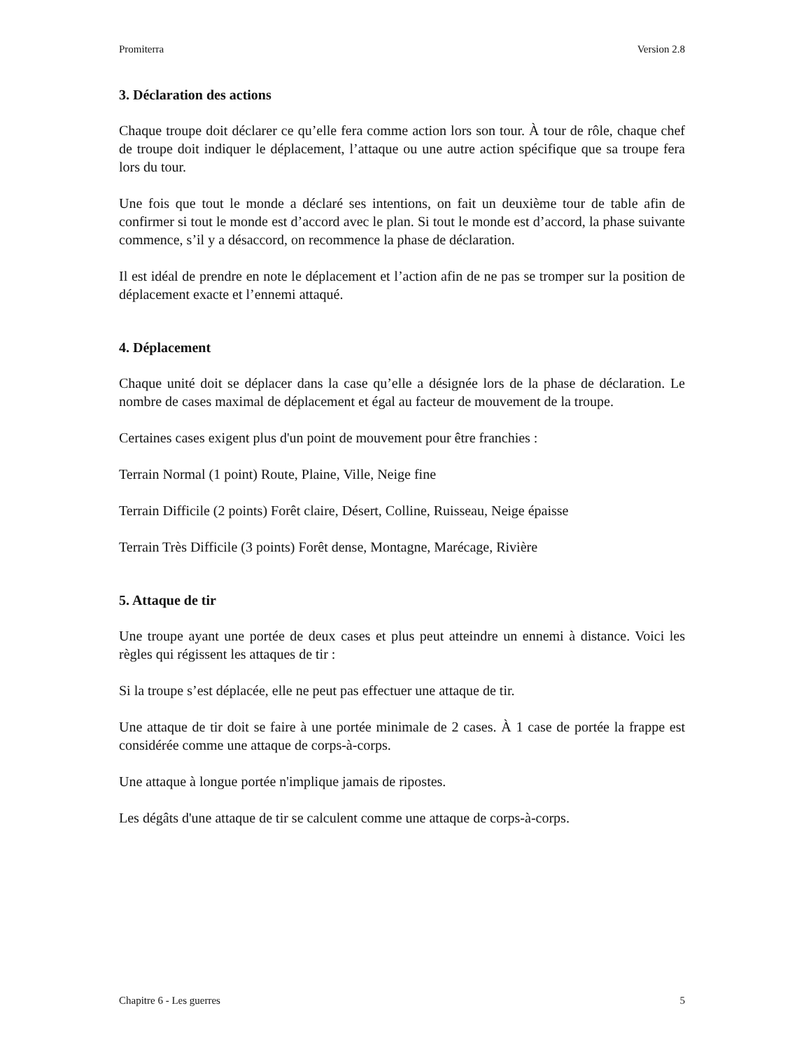Promiterra Version 2.8
3. Déclaration des actions
Chaque troupe doit déclarer ce qu’elle fera comme action lors son tour. À tour de rôle, chaque chef de troupe doit indiquer le déplacement, l’attaque ou une autre action spécifique que sa troupe fera lors du tour.
Une fois que tout le monde a déclaré ses intentions, on fait un deuxième tour de table afin de confirmer si tout le monde est d’accord avec le plan. Si tout le monde est d’accord, la phase suivante commence, s’il y a désaccord, on recommence la phase de déclaration.
Il est idéal de prendre en note le déplacement et l’action afin de ne pas se tromper sur la position de déplacement exacte et l’ennemi attaqué.
4. Déplacement
Chaque unité doit se déplacer dans la case qu’elle a désignée lors de la phase de déclaration. Le nombre de cases maximal de déplacement et égal au facteur de mouvement de la troupe.
Certaines cases exigent plus d'un point de mouvement pour être franchies :
Terrain Normal (1 point) Route, Plaine, Ville, Neige fine
Terrain Difficile (2 points) Forêt claire, Désert, Colline, Ruisseau, Neige épaisse
Terrain Très Difficile (3 points) Forêt dense, Montagne, Marécage, Rivière
5. Attaque de tir
Une troupe ayant une portée de deux cases et plus peut atteindre un ennemi à distance. Voici les règles qui régissent les attaques de tir :
Si la troupe s’est déplacée, elle ne peut pas effectuer une attaque de tir.
Une attaque de tir doit se faire à une portée minimale de 2 cases. À 1 case de portée la frappe est considérée comme une attaque de corps-à-corps.
Une attaque à longue portée n'implique jamais de ripostes.
Les dégâts d'une attaque de tir se calculent comme une attaque de corps-à-corps.
Chapitre 6 - Les guerres 5